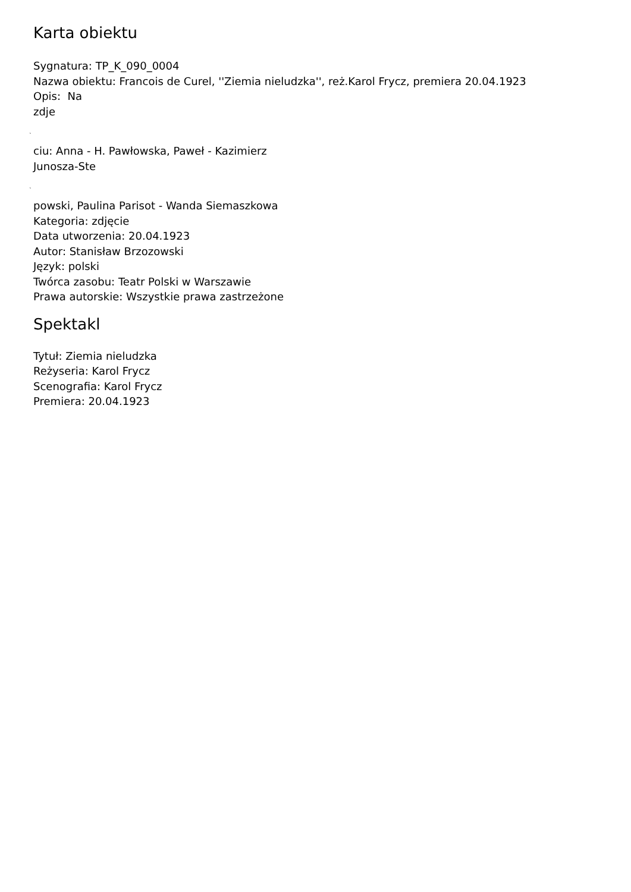Karta obiektu
Sygnatura: TP_K_090_0004
Nazwa obiektu: Francois de Curel, ''Ziemia nieludzka'', reż.Karol Frycz, premiera 20.04.1923
Opis: Na
zdje
˛
ciu: Anna - H. Pawłowska, Paweł - Kazimierz
Junosza-Ste
˛
powski, Paulina Parisot - Wanda Siemaszkowa
Kategoria: zdjęcie
Data utworzenia: 20.04.1923
Autor: Stanisław Brzozowski
Język: polski
Twórca zasobu: Teatr Polski w Warszawie
Prawa autorskie: Wszystkie prawa zastrzeżone
Spektakl
Tytuł: Ziemia nieludzka
Reżyseria: Karol Frycz
Scenografia: Karol Frycz
Premiera: 20.04.1923